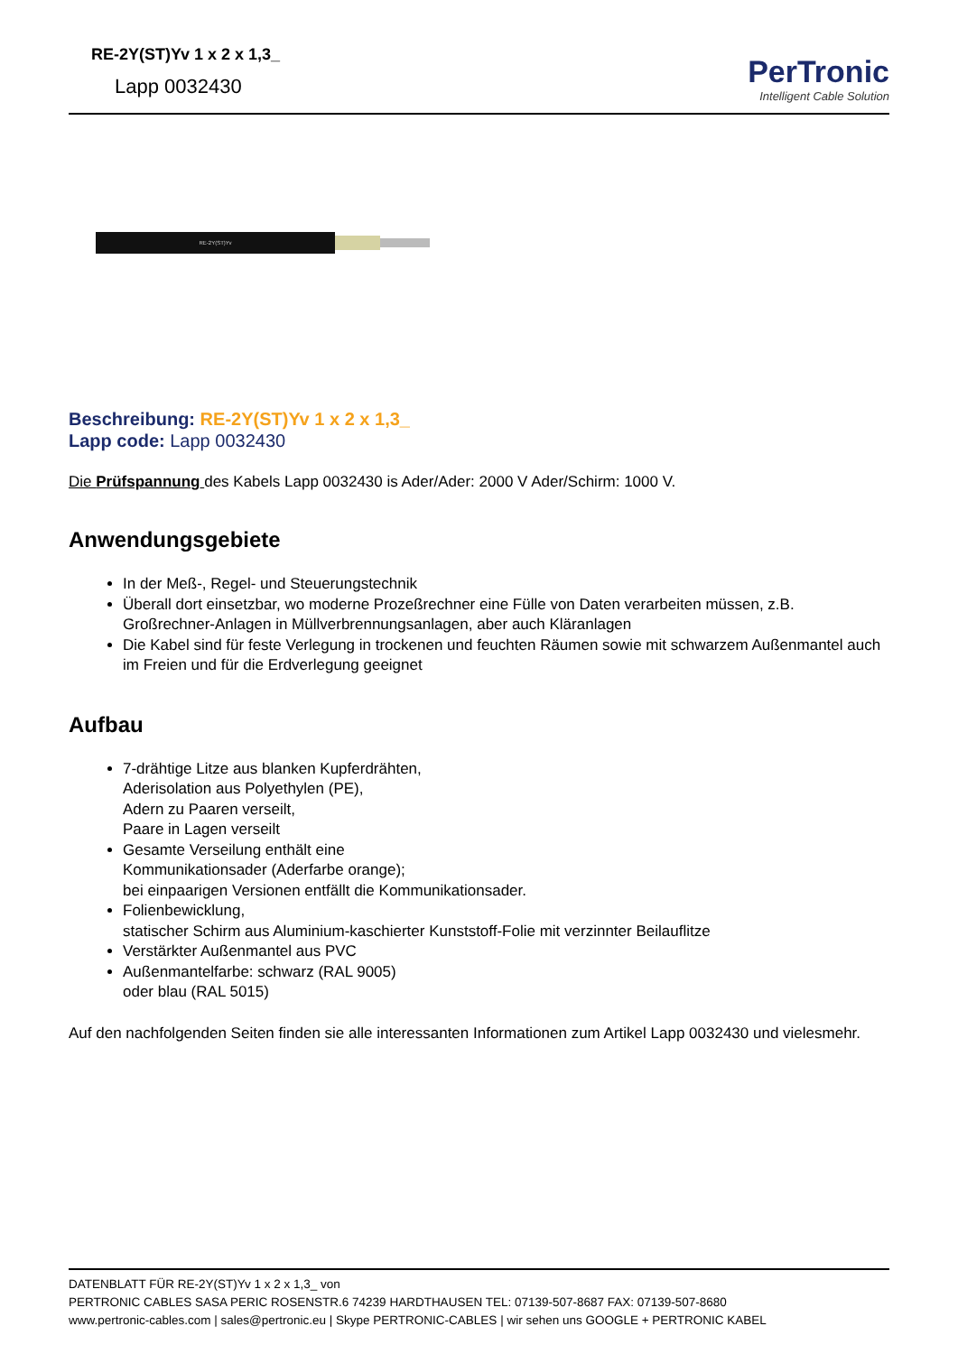RE-2Y(ST)Yv 1 x 2 x 1,3_
Lapp 0032430
PerTronic
Intelligent Cable Solution
RE-2Y(ST)Yv
Beschreibung: RE-2Y(ST)Yv 1 x 2 x 1,3_
Lapp code: Lapp 0032430
Die Prüfspannung des Kabels Lapp 0032430 is Ader/Ader: 2000 V Ader/Schirm: 1000 V.
Anwendungsgebiete
In der Meß-, Regel- und Steuerungstechnik
Überall dort einsetzbar, wo moderne Prozeßrechner eine Fülle von Daten verarbeiten müssen, z.B. Großrechner-Anlagen in Müllverbrennungsanlagen, aber auch Kläranlagen
Die Kabel sind für feste Verlegung in trockenen und feuchten Räumen sowie mit schwarzem Außenmantel auch im Freien und für die Erdverlegung geeignet
Aufbau
7-drähtige Litze aus blanken Kupferdrähten,
Aderisolation aus Polyethylen (PE),
Adern zu Paaren verseilt,
Paare in Lagen verseilt
Gesamte Verseilung enthält eine
Kommunikationsader (Aderfarbe orange);
bei einpaarigen Versionen entfällt die Kommunikationsader.
Folienbewicklung,
statischer Schirm aus Aluminium-kaschierter Kunststoff-Folie mit verzinnter Beilauflitze
Verstärkter Außenmantel aus PVC
Außenmantelfarbe: schwarz (RAL 9005)
oder blau (RAL 5015)
Auf den nachfolgenden Seiten finden sie alle interessanten Informationen zum Artikel Lapp 0032430 und vielesmehr.
DATENBLATT FÜR RE-2Y(ST)Yv 1 x 2 x 1,3_ von
PERTRONIC CABLES SASA PERIC ROSENSTR.6 74239 HARDTHAUSEN TEL: 07139-507-8687 FAX: 07139-507-8680
www.pertronic-cables.com | sales@pertronic.eu | Skype PERTRONIC-CABLES | wir sehen uns GOOGLE + PERTRONIC KABEL